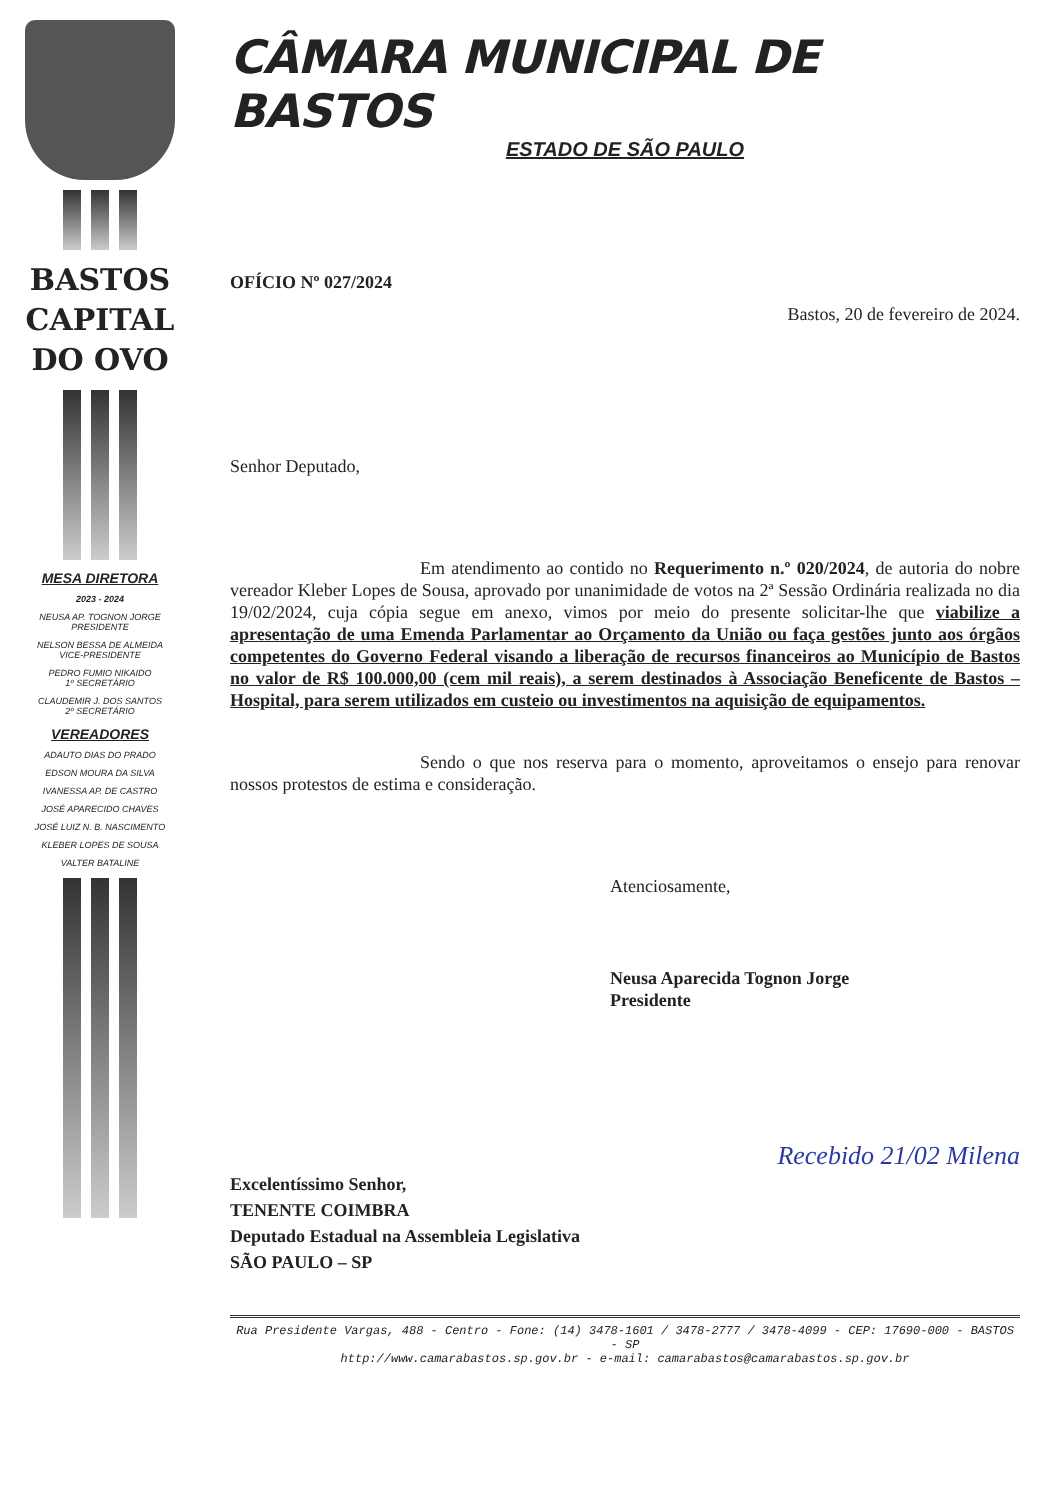BASTOS
CAPITAL
DO OVO
MESA DIRETORA
2023 - 2024
NEUSA AP. TOGNON JORGE
PRESIDENTE
NELSON BESSA DE ALMEIDA
VICE-PRESIDENTE
PEDRO FUMIO NIKAIDO
1º SECRETÁRIO
CLAUDEMIR J. DOS SANTOS
2º SECRETÁRIO
VEREADORES
ADAUTO DIAS DO PRADO
EDSON MOURA DA SILVA
IVANESSA AP. DE CASTRO
JOSÉ APARECIDO CHAVES
JOSÉ LUIZ N. B. NASCIMENTO
KLEBER LOPES DE SOUSA
VALTER BATALINE
CÂMARA MUNICIPAL DE BASTOS
ESTADO DE SÃO PAULO
OFÍCIO Nº 027/2024
Bastos, 20 de fevereiro de 2024.
Senhor Deputado,
Em atendimento ao contido no Requerimento n.º 020/2024, de autoria do nobre vereador Kleber Lopes de Sousa, aprovado por unanimidade de votos na 2ª Sessão Ordinária realizada no dia 19/02/2024, cuja cópia segue em anexo, vimos por meio do presente solicitar-lhe que viabilize a apresentação de uma Emenda Parlamentar ao Orçamento da União ou faça gestões junto aos órgãos competentes do Governo Federal visando a liberação de recursos financeiros ao Município de Bastos no valor de R$ 100.000,00 (cem mil reais), a serem destinados à Associação Beneficente de Bastos – Hospital, para serem utilizados em custeio ou investimentos na aquisição de equipamentos.
Sendo o que nos reserva para o momento, aproveitamos o ensejo para renovar nossos protestos de estima e consideração.
Atenciosamente,
Neusa Aparecida Tognon Jorge
Presidente
Recebido 21/02 Milena
Excelentíssimo Senhor,
TENENTE COIMBRA
Deputado Estadual na Assembleia Legislativa
SÃO PAULO – SP
Rua Presidente Vargas, 488 - Centro - Fone: (14) 3478-1601 / 3478-2777 / 3478-4099 - CEP: 17690-000 - BASTOS - SP
http://www.camarabastos.sp.gov.br - e-mail: camarabastos@camarabastos.sp.gov.br